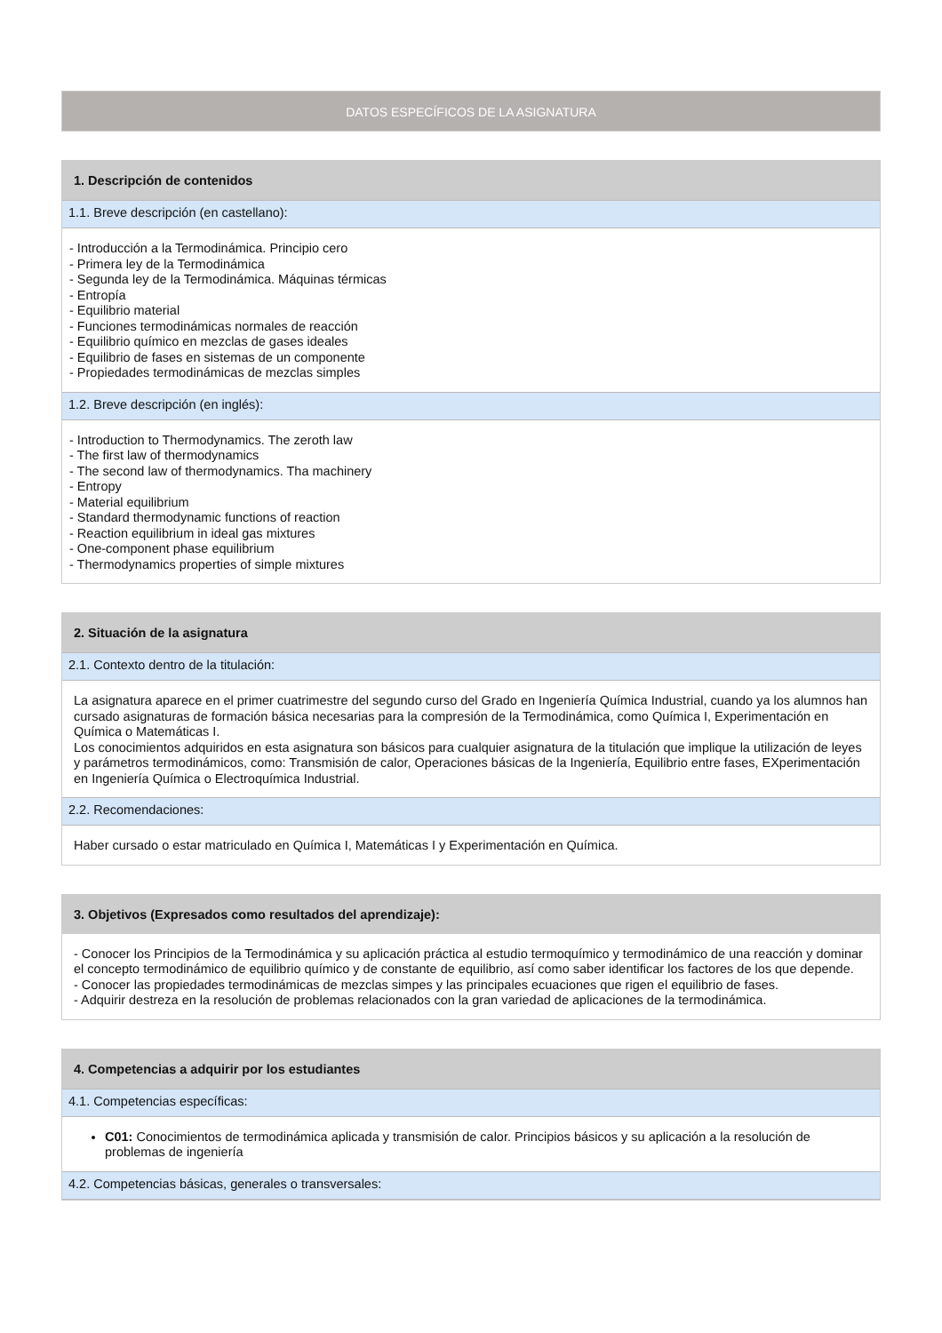DATOS ESPECÍFICOS DE LA ASIGNATURA
1. Descripción de contenidos
1.1. Breve descripción (en castellano):
- Introducción a la Termodinámica. Principio cero
- Primera ley de la Termodinámica
- Segunda ley de la Termodinámica. Máquinas térmicas
- Entropía
- Equilibrio material
- Funciones termodinámicas normales de reacción
- Equilibrio químico en mezclas de gases ideales
- Equilibrio de fases en sistemas de un componente
- Propiedades termodinámicas de mezclas simples
1.2. Breve descripción (en inglés):
- Introduction to Thermodynamics. The zeroth law
- The first law of thermodynamics
- The second law of thermodynamics. Tha machinery
- Entropy
- Material equilibrium
- Standard thermodynamic functions of reaction
- Reaction equilibrium in ideal gas mixtures
- One-component phase equilibrium
- Thermodynamics properties of simple mixtures
2. Situación de la asignatura
2.1. Contexto dentro de la titulación:
La asignatura aparece en el primer cuatrimestre del segundo curso del Grado en Ingeniería Química Industrial, cuando ya los alumnos han cursado asignaturas de formación básica necesarias para la compresión de la Termodinámica, como Química I, Experimentación en Química o Matemáticas I.
Los conocimientos adquiridos en esta asignatura son básicos para cualquier asignatura de la titulación que implique la utilización de leyes y parámetros termodinámicos, como: Transmisión de calor, Operaciones básicas de la Ingeniería, Equilibrio entre fases, EXperimentación en Ingeniería Química o Electroquímica Industrial.
2.2. Recomendaciones:
Haber cursado o estar matriculado en Química I, Matemáticas I y Experimentación en Química.
3. Objetivos (Expresados como resultados del aprendizaje):
- Conocer los Principios de la Termodinámica y su aplicación práctica al estudio termoquímico y termodinámico de una reacción y dominar el concepto termodinámico de equilibrio químico y de constante de equilibrio, así como saber identificar los factores de los que depende.
- Conocer las propiedades termodinámicas de mezclas simpes y las principales ecuaciones que rigen el equilibrio de fases.
- Adquirir destreza en la resolución de problemas relacionados con la gran variedad de aplicaciones de la termodinámica.
4. Competencias a adquirir por los estudiantes
4.1. Competencias específicas:
C01: Conocimientos de termodinámica aplicada y transmisión de calor. Principios básicos y su aplicación a la resolución de problemas de ingeniería
4.2. Competencias básicas, generales o transversales: